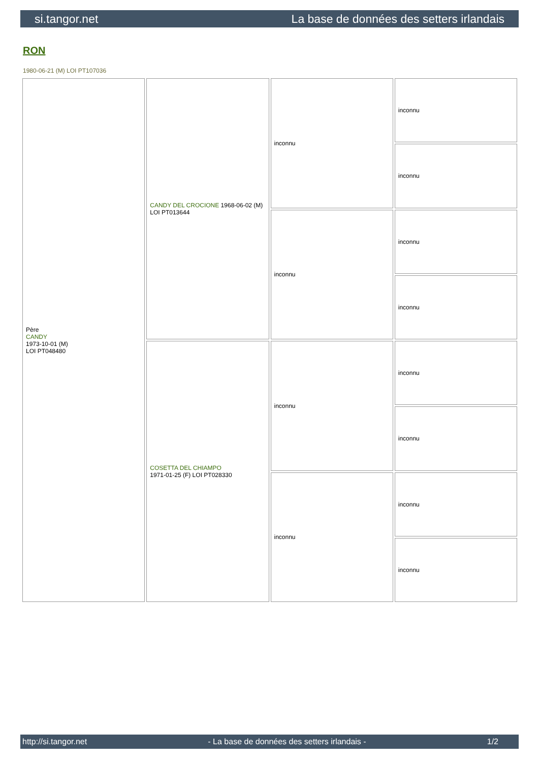si.tangor.net La base de données des setters irlandais
RON
1980-06-21 (M) LOI PT107036
| Père CANDY 1973-10-01 (M) LOI PT048480 | CANDY DEL CROCIONE 1968-06-02 (M) LOI PT013644 | inconnu | inconnu |
| | | | inconnu |
| | | inconnu | inconnu |
| | | | inconnu |
| | COSETTA DEL CHIAMPO 1971-01-25 (F) LOI PT028330 | inconnu | inconnu |
| | | | inconnu |
| | | inconnu | inconnu |
| | | | inconnu |
http://si.tangor.net - La base de données des setters irlandais - 1/2